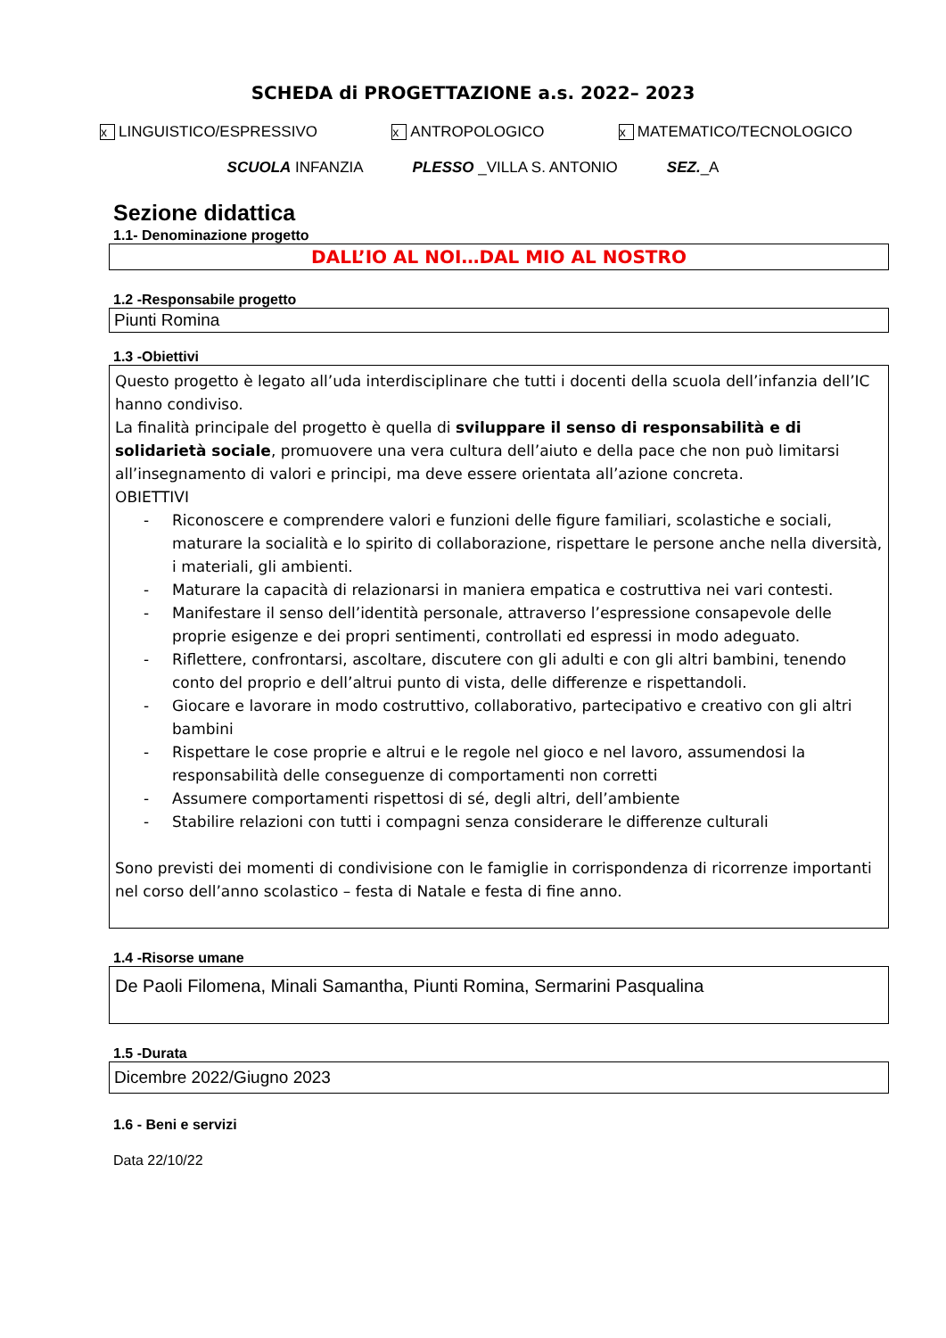SCHEDA di PROGETTAZIONE a.s. 2022– 2023
x LINGUISTICO/ESPRESSIVO x ANTROPOLOGICO x MATEMATICO/TECNOLOGICO
SCUOLA INFANZIA PLESSO _VILLA S. ANTONIO SEZ._A
Sezione didattica
1.1- Denominazione progetto
DALL’IO AL NOI…DAL MIO AL NOSTRO
1.2 -Responsabile progetto
Piunti Romina
1.3 -Obiettivi
Questo progetto è legato all’uda interdisciplinare che tutti i docenti della scuola dell’infanzia dell’IC hanno condiviso.
La finalità principale del progetto è quella di sviluppare il senso di responsabilità e di solidarietà sociale, promuovere una vera cultura dell’aiuto e della pace che non può limitarsi all’insegnamento di valori e principi, ma deve essere orientata all’azione concreta.
OBIETTIVI
- Riconoscere e comprendere valori e funzioni delle figure familiari, scolastiche e sociali, maturare la socialità e lo spirito di collaborazione, rispettare le persone anche nella diversità, i materiali, gli ambienti.
- Maturare la capacità di relazionarsi in maniera empatica e costruttiva nei vari contesti.
- Manifestare il senso dell’identità personale, attraverso l’espressione consapevole delle proprie esigenze e dei propri sentimenti, controllati ed espressi in modo adeguato.
- Riflettere, confrontarsi, ascoltare, discutere con gli adulti e con gli altri bambini, tenendo conto del proprio e dell’altrui punto di vista, delle differenze e rispettandoli.
- Giocare e lavorare in modo costruttivo, collaborativo, partecipativo e creativo con gli altri bambini
- Rispettare le cose proprie e altrui e le regole nel gioco e nel lavoro, assumendosi la responsabilità delle conseguenze di comportamenti non corretti
- Assumere comportamenti rispettosi di sé, degli altri, dell’ambiente
- Stabilire relazioni con tutti i compagni senza considerare le differenze culturali
Sono previsti dei momenti di condivisione con le famiglie in corrispondenza di ricorrenze importanti nel corso dell’anno scolastico – festa di Natale e festa di fine anno.
1.4 -Risorse umane
De Paoli Filomena, Minali Samantha, Piunti Romina, Sermarini Pasqualina
1.5 -Durata
Dicembre 2022/Giugno 2023
1.6 - Beni e servizi
Data 22/10/22